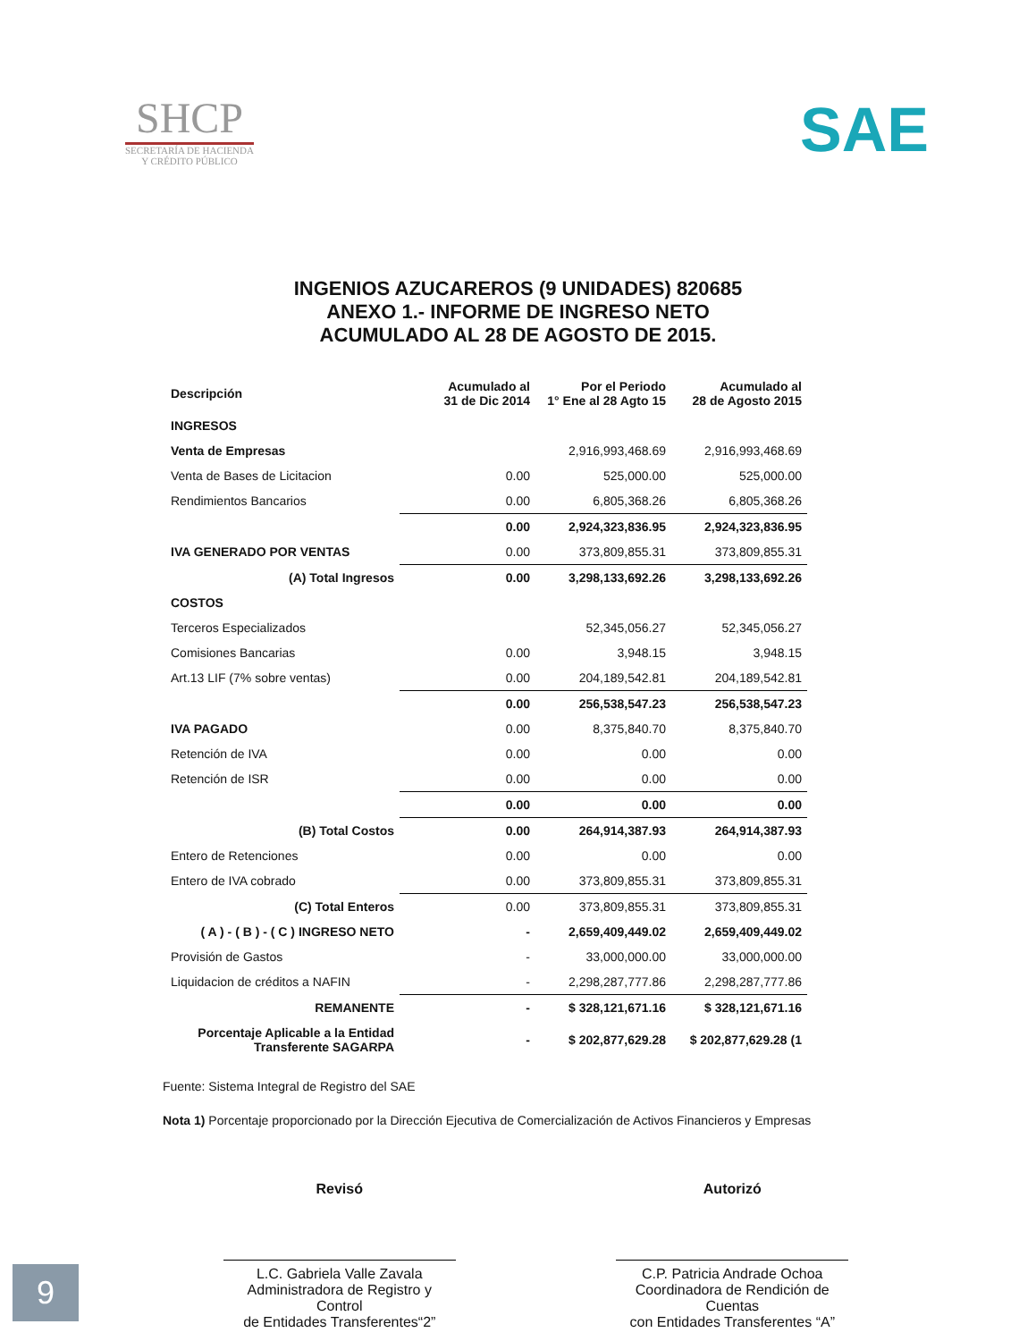SHCP
SECRETARÍA DE HACIENDA
Y CRÉDITO PÚBLICO
SAE
INGENIOS AZUCAREROS (9 UNIDADES) 820685
ANEXO 1.- INFORME DE INGRESO NETO
ACUMULADO AL 28 DE AGOSTO DE 2015.
| Descripción | Acumulado al 31 de Dic 2014 | Por el Periodo 1° Ene al 28 Agto 15 | Acumulado al 28 de Agosto 2015 |
| --- | --- | --- | --- |
| INGRESOS | | | |
| Venta de Empresas | | 2,916,993,468.69 | 2,916,993,468.69 |
| Venta de Bases de Licitacion | 0.00 | 525,000.00 | 525,000.00 |
| Rendimientos Bancarios | 0.00 | 6,805,368.26 | 6,805,368.26 |
| | 0.00 | 2,924,323,836.95 | 2,924,323,836.95 |
| IVA GENERADO POR VENTAS | 0.00 | 373,809,855.31 | 373,809,855.31 |
| (A) Total Ingresos | 0.00 | 3,298,133,692.26 | 3,298,133,692.26 |
| COSTOS | | | |
| Terceros Especializados | | 52,345,056.27 | 52,345,056.27 |
| Comisiones Bancarias | 0.00 | 3,948.15 | 3,948.15 |
| Art.13 LIF (7% sobre ventas) | 0.00 | 204,189,542.81 | 204,189,542.81 |
| | 0.00 | 256,538,547.23 | 256,538,547.23 |
| IVA PAGADO | 0.00 | 8,375,840.70 | 8,375,840.70 |
| Retención de IVA | 0.00 | 0.00 | 0.00 |
| Retención de ISR | 0.00 | 0.00 | 0.00 |
| | 0.00 | 0.00 | 0.00 |
| (B) Total Costos | 0.00 | 264,914,387.93 | 264,914,387.93 |
| Entero de Retenciones | 0.00 | 0.00 | 0.00 |
| Entero de IVA cobrado | 0.00 | 373,809,855.31 | 373,809,855.31 |
| (C) Total Enteros | 0.00 | 373,809,855.31 | 373,809,855.31 |
| ( A ) - ( B ) - ( C ) INGRESO NETO | - | 2,659,409,449.02 | 2,659,409,449.02 |
| Provisión de Gastos | - | 33,000,000.00 | 33,000,000.00 |
| Liquidacion de créditos a NAFIN | - | 2,298,287,777.86 | 2,298,287,777.86 |
| REMANENTE | - | $ 328,121,671.16 | $ 328,121,671.16 |
| Porcentaje Aplicable a la Entidad Transferente SAGARPA | - | $ 202,877,629.28 | $ 202,877,629.28 (1 |
Fuente: Sistema Integral de Registro del SAE
Nota 1) Porcentaje proporcionado por la Dirección Ejecutiva de Comercialización de Activos Financieros y Empresas
Revisó
L.C. Gabriela Valle Zavala
Administradora de Registro y Control
de Entidades Transferentes“2”
Autorizó
C.P. Patricia Andrade Ochoa
Coordinadora de Rendición de Cuentas
con Entidades Transferentes “A”
9